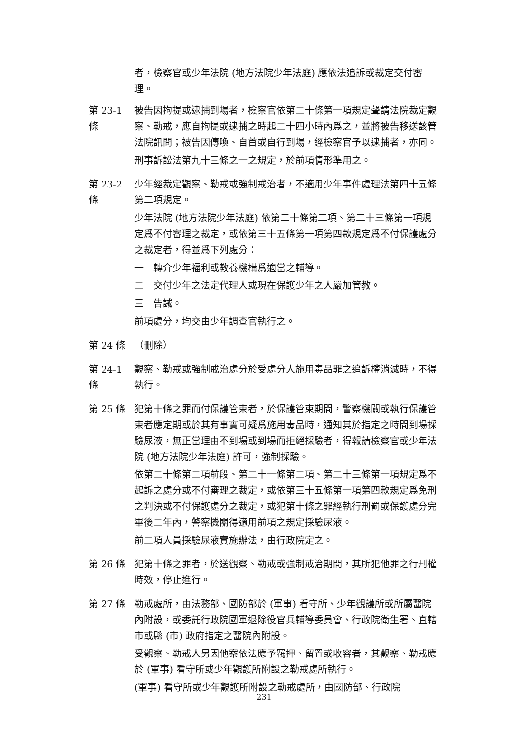者，檢察官或少年法院 (地方法院少年法庭) 應依法追訴或裁定交付審理。
第 23-1 條
被告因拘提或逮捕到場者，檢察官依第二十條第一項規定聲請法院裁定觀察、勒戒，應自拘提或逮捕之時起二十四小時內爲之，並將被告移送該管法院訊問；被告因傳喚、自首或自行到場，經檢察官予以逮捕者，亦同。
刑事訴訟法第九十三條之一之規定，於前項情形準用之。
第 23-2 條
少年經裁定觀察、勒戒或強制戒治者，不適用少年事件處理法第四十五條第二項規定。
少年法院 (地方法院少年法庭) 依第二十條第二項、第二十三條第一項規定爲不付審理之裁定，或依第三十五條第一項第四款規定爲不付保護處分之裁定者，得並爲下列處分：
一　轉介少年福利或教養機構爲適當之輔導。
二　交付少年之法定代理人或現在保護少年之人嚴加管教。
三　告誡。
前項處分，均交由少年調查官執行之。
第 24 條 （刪除）
第 24-1 條
觀察、勒戒或強制戒治處分於受處分人施用毒品罪之追訴權消滅時，不得執行。
第 25 條 犯第十條之罪而付保護管束者，於保護管束期間，警察機關或執行保護管束者應定期或於其有事實可疑爲施用毒品時，通知其於指定之時間到場採驗尿液，無正當理由不到場或到場而拒絕採驗者，得報請檢察官或少年法院 (地方法院少年法庭) 許可，強制採驗。
依第二十條第二項前段、第二十一條第二項、第二十三條第一項規定爲不起訴之處分或不付審理之裁定，或依第三十五條第一項第四款規定爲免刑之判決或不付保護處分之裁定，或犯第十條之罪經執行刑罰或保護處分完畢後二年內，警察機關得適用前項之規定採驗尿液。
前二項人員採驗尿液實施辦法，由行政院定之。
第 26 條 犯第十條之罪者，於送觀察、勒戒或強制戒治期間，其所犯他罪之行刑權時效，停止進行。
第 27 條 勒戒處所，由法務部、國防部於 (軍事) 看守所、少年觀護所或所屬醫院內附設，或委託行政院國軍退除役官兵輔導委員會、行政院衛生署、直轄市或縣 (市) 政府指定之醫院內附設。
受觀察、勒戒人另因他案依法應予羈押、留置或收容者，其觀察、勒戒應於 (軍事) 看守所或少年觀護所附設之勒戒處所執行。
(軍事) 看守所或少年觀護所附設之勒戒處所，由國防部、行政院
231